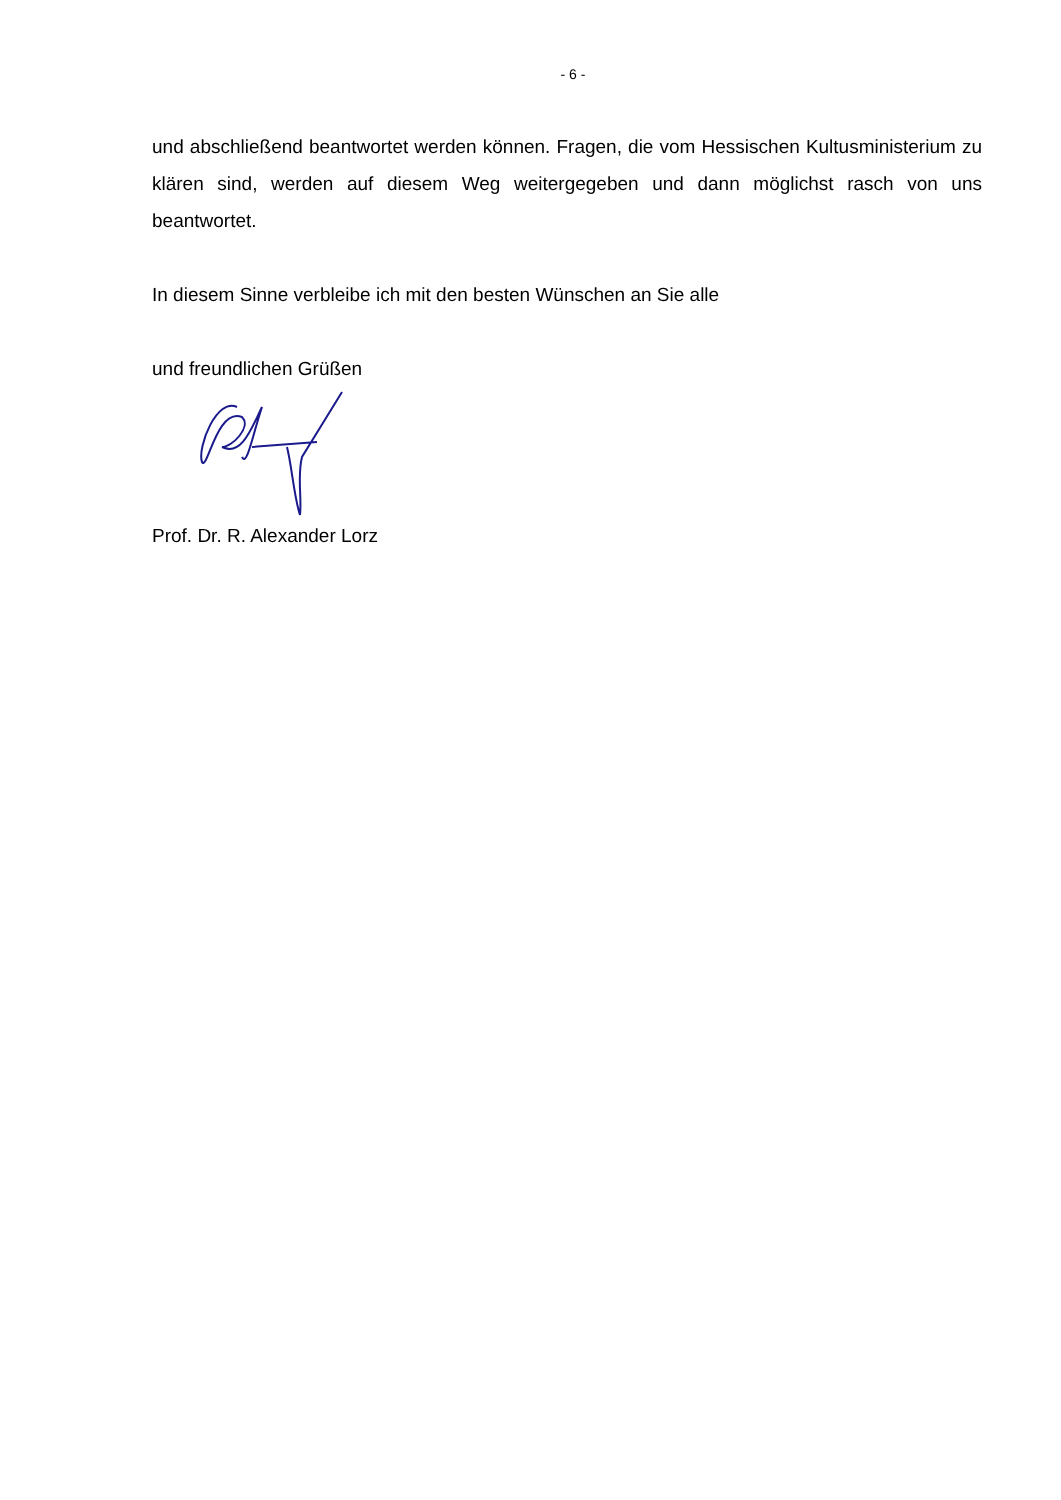- 6 -
und abschließend beantwortet werden können. Fragen, die vom Hessischen Kultusministerium zu klären sind, werden auf diesem Weg weitergegeben und dann möglichst rasch von uns beantwortet.
In diesem Sinne verbleibe ich mit den besten Wünschen an Sie alle
und freundlichen Grüßen
Prof. Dr. R. Alexander Lorz